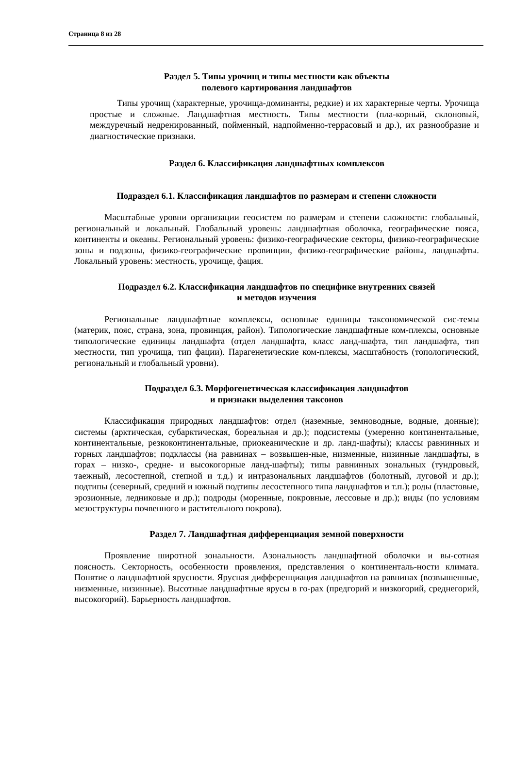Страница 8 из 28
Раздел 5. Типы урочищ и типы местности как объекты
полевого картирования ландшафтов
Типы урочищ (характерные, урочища-доминанты, редкие) и их характерные черты. Урочища простые и сложные. Ландшафтная местность. Типы местности (пла-корный, склоновый, междуречный недренированный, пойменный, надпойменно-террасовый и др.), их разнообразие и диагностические признаки.
Раздел 6. Классификация ландшафтных комплексов
Подраздел 6.1. Классификация ландшафтов по размерам и степени сложности
Масштабные уровни организации геосистем по размерам и степени сложности: глобальный, региональный и локальный. Глобальный уровень: ландшафтная оболочка, географические пояса, континенты и океаны. Региональный уровень: физико-географические секторы, физико-географические зоны и подзоны, физико-географические провинции, физико-географические районы, ландшафты. Локальный уровень: местность, урочище, фация.
Подраздел 6.2. Классификация ландшафтов по специфике внутренних связей
и методов изучения
Региональные ландшафтные комплексы, основные единицы таксономической сис-темы (материк, пояс, страна, зона, провинция, район). Типологические ландшафтные ком-плексы, основные типологические единицы ландшафта (отдел ландшафта, класс ланд-шафта, тип ландшафта, тип местности, тип урочища, тип фации). Парагенетические ком-плексы, масштабность (топологический, региональный и глобальный уровни).
Подраздел 6.3. Морфогенетическая классификация ландшафтов
и признаки выделения таксонов
Классификация природных ландшафтов: отдел (наземные, земноводные, водные, донные); системы (арктическая, субарктическая, бореальная и др.); подсистемы (умеренно континентальные, континентальные, резкоконтинентальные, приокеанические и др. ланд-шафты); классы равнинных и горных ландшафтов; подклассы (на равнинах – возвышен-ные, низменные, низинные ландшафты, в горах – низко-, средне- и высокогорные ланд-шафты); типы равнинных зональных (тундровый, таежный, лесостепной, степной и т.д.) и интразональных ландшафтов (болотный, луговой и др.); подтипы (северный, средний и южный подтипы лесостепного типа ландшафтов и т.п.); роды (пластовые, эрозионные, ледниковые и др.); подроды (моренные, покровные, лессовые и др.); виды (по условиям мезоструктуры почвенного и растительного покрова).
Раздел 7. Ландшафтная дифференциация земной поверхности
Проявление широтной зональности. Азональность ландшафтной оболочки и вы-сотная поясность. Секторность, особенности проявления, представления о континенталь-ности климата. Понятие о ландшафтной ярусности. Ярусная дифференциация ландшафтов на равнинах (возвышенные, низменные, низинные). Высотные ландшафтные ярусы в го-рах (предгорий и низкогорий, среднегорий, высокогорий). Барьерность ландшафтов.